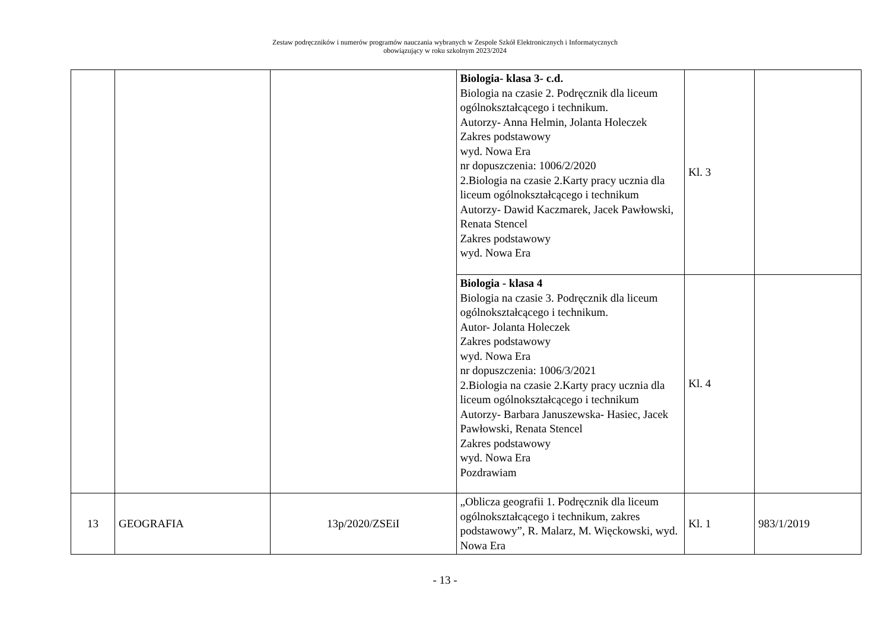Zestaw podręczników i numerów programów nauczania wybranych w Zespole Szkół Elektronicznych i Informatycznych
obowiązujący w roku szkolnym 2023/2024
| | | | Biologia- klasa 3- c.d. Biologia na czasie 2. Podręcznik dla liceum ogólnokształcącego i technikum. Autorzy- Anna Helmin, Jolanta Holeczek Zakres podstawowy wyd. Nowa Era nr dopuszczenia: 1006/2/2020 2.Biologia na czasie 2.Karty pracy ucznia dla liceum ogólnokształcącego i technikum Autorzy- Dawid Kaczmarek, Jacek Pawłowski, Renata Stencel Zakres podstawowy wyd. Nowa Era | Kl. 3 | |
| | | | Biologia - klasa 4 Biologia na czasie 3. Podręcznik dla liceum ogólnokształcącego i technikum. Autor- Jolanta Holeczek Zakres podstawowy wyd. Nowa Era nr dopuszczenia: 1006/3/2021 2.Biologia na czasie 2.Karty pracy ucznia dla liceum ogólnokształcącego i technikum Autorzy- Barbara Januszewska- Hasiec, Jacek Pawłowski, Renata Stencel Zakres podstawowy wyd. Nowa Era Pozdrawiam | Kl. 4 | |
| 13 | GEOGRAFIA | 13p/2020/ZSEiI | „Oblicza geografii 1. Podręcznik dla liceum ogólnokształcącego i technikum, zakres podstawowy”, R. Malarz, M. Więckowski, wyd. Nowa Era | Kl. 1 | 983/1/2019 |
- 13 -